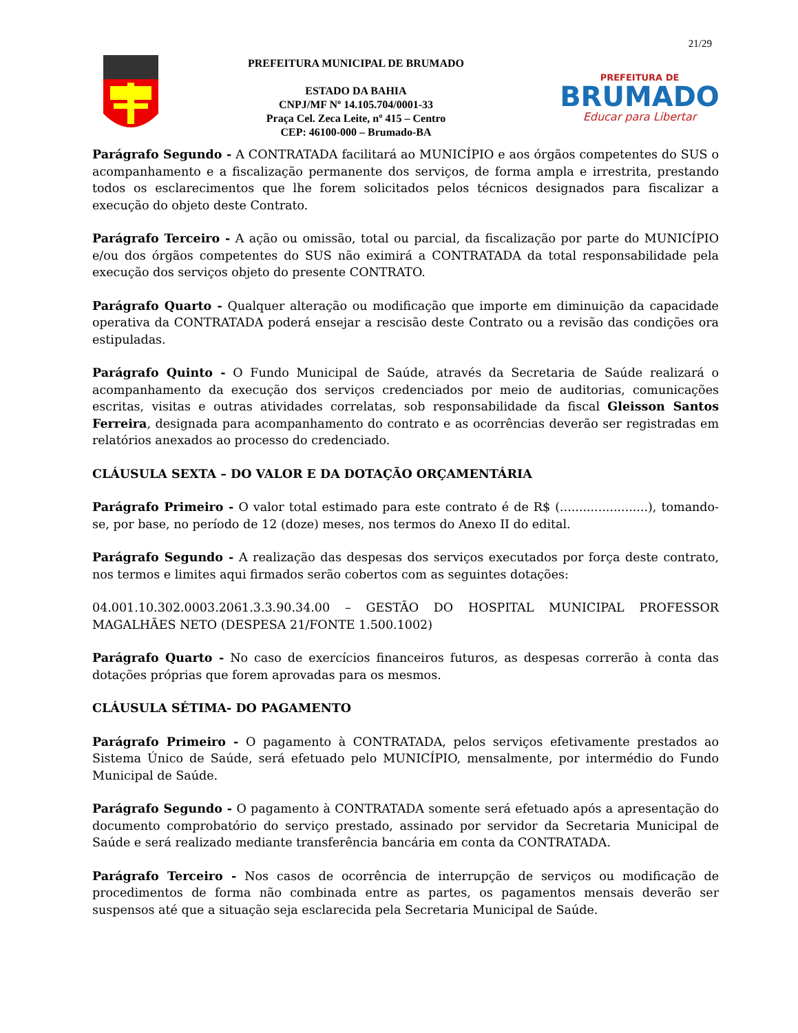21/29
PREFEITURA MUNICIPAL DE BRUMADO
ESTADO DA BAHIA
CNPJ/MF Nº 14.105.704/0001-33
Praça Cel. Zeca Leite, nº 415 – Centro
CEP: 46100-000 – Brumado-BA
PREFEITURA DE
BRUMADO
Educar para Libertar
Parágrafo Segundo - A CONTRATADA facilitará ao MUNICÍPIO e aos órgãos competentes do SUS o acompanhamento e a fiscalização permanente dos serviços, de forma ampla e irrestrita, prestando todos os esclarecimentos que lhe forem solicitados pelos técnicos designados para fiscalizar a execução do objeto deste Contrato.
Parágrafo Terceiro - A ação ou omissão, total ou parcial, da fiscalização por parte do MUNICÍPIO e/ou dos órgãos competentes do SUS não eximirá a CONTRATADA da total responsabilidade pela execução dos serviços objeto do presente CONTRATO.
Parágrafo Quarto - Qualquer alteração ou modificação que importe em diminuição da capacidade operativa da CONTRATADA poderá ensejar a rescisão deste Contrato ou a revisão das condições ora estipuladas.
Parágrafo Quinto - O Fundo Municipal de Saúde, através da Secretaria de Saúde realizará o acompanhamento da execução dos serviços credenciados por meio de auditorias, comunicações escritas, visitas e outras atividades correlatas, sob responsabilidade da fiscal Gleisson Santos Ferreira, designada para acompanhamento do contrato e as ocorrências deverão ser registradas em relatórios anexados ao processo do credenciado.
CLÁUSULA SEXTA – DO VALOR E DA DOTAÇÃO ORÇAMENTÁRIA
Parágrafo Primeiro - O valor total estimado para este contrato é de R$ (.......................), tomando-se, por base, no período de 12 (doze) meses, nos termos do Anexo II do edital.
Parágrafo Segundo - A realização das despesas dos serviços executados por força deste contrato, nos termos e limites aqui firmados serão cobertos com as seguintes dotações:
04.001.10.302.0003.2061.3.3.90.34.00 – GESTÃO DO HOSPITAL MUNICIPAL PROFESSOR MAGALHÃES NETO (DESPESA 21/FONTE 1.500.1002)
Parágrafo Quarto - No caso de exercícios financeiros futuros, as despesas correrão à conta das dotações próprias que forem aprovadas para os mesmos.
CLÁUSULA SÉTIMA- DO PAGAMENTO
Parágrafo Primeiro - O pagamento à CONTRATADA, pelos serviços efetivamente prestados ao Sistema Único de Saúde, será efetuado pelo MUNICÍPIO, mensalmente, por intermédio do Fundo Municipal de Saúde.
Parágrafo Segundo - O pagamento à CONTRATADA somente será efetuado após a apresentação do documento comprobatório do serviço prestado, assinado por servidor da Secretaria Municipal de Saúde e será realizado mediante transferência bancária em conta da CONTRATADA.
Parágrafo Terceiro - Nos casos de ocorrência de interrupção de serviços ou modificação de procedimentos de forma não combinada entre as partes, os pagamentos mensais deverão ser suspensos até que a situação seja esclarecida pela Secretaria Municipal de Saúde.